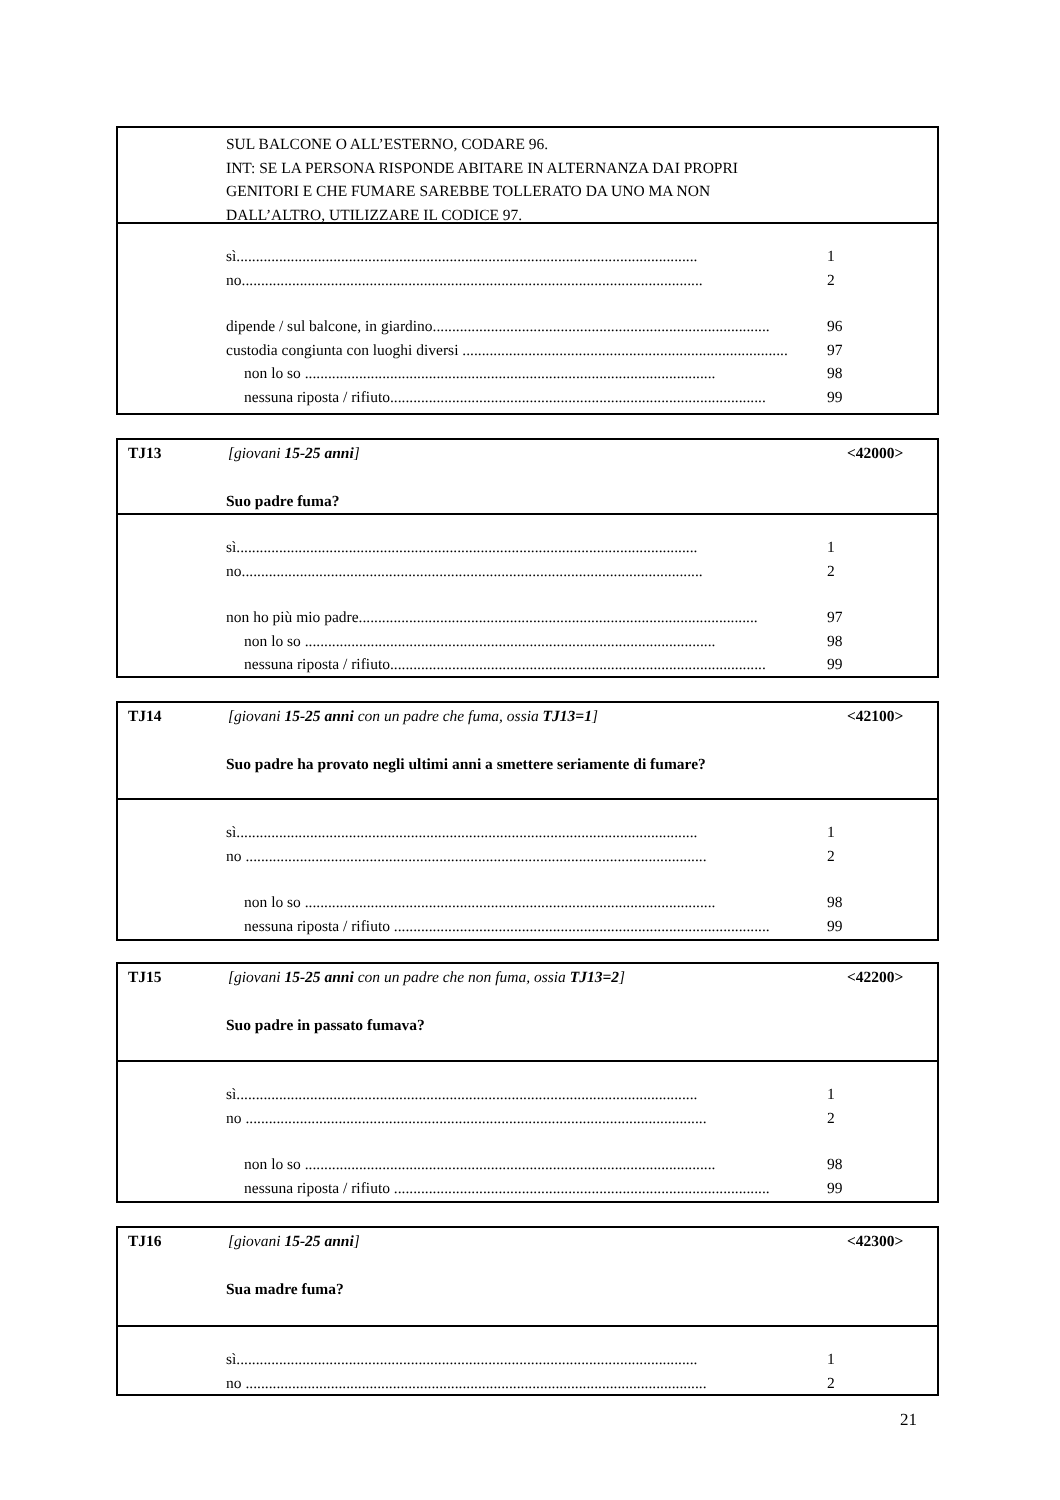SUL BALCONE O ALL’ESTERNO, CODARE 96.
INT: SE LA PERSONA RISPONDE ABITARE IN ALTERNANZA DAI PROPRI
GENITORI E CHE FUMARE SAREBBE TOLLERATO DA UNO MA NON
DALL’ALTRO, UTILIZZARE IL CODICE 97.
sì....................................................................................................................... 1
no....................................................................................................................... 2
dipende / sul balcone, in giardino....................................................................................... 96
custodia congiunta con luoghi diversi .................................................................................... 97
non lo so .......................................................................................................... 98
nessuna riposta / rifiuto................................................................................................. 99
TJ13 [giovani 15-25 anni] <42000>
Suo padre fuma?
sì....................................................................................................................... 1
no....................................................................................................................... 2
non ho più mio padre....................................................................................................... 97
non lo so .......................................................................................................... 98
nessuna riposta / rifiuto................................................................................................. 99
TJ14 [giovani 15-25 anni con un padre che fuma, ossia TJ13=1] <42100>
Suo padre ha provato negli ultimi anni a smettere seriamente di fumare?
sì....................................................................................................................... 1
no ....................................................................................................................... 2
non lo so .......................................................................................................... 98
nessuna riposta / rifiuto ................................................................................................. 99
TJ15 [giovani 15-25 anni con un padre che non fuma, ossia TJ13=2] <42200>
Suo padre in passato fumava?
sì....................................................................................................................... 1
no ....................................................................................................................... 2
non lo so .......................................................................................................... 98
nessuna riposta / rifiuto ................................................................................................. 99
TJ16 [giovani 15-25 anni] <42300>
Sua madre fuma?
sì....................................................................................................................... 1
no ....................................................................................................................... 2
21